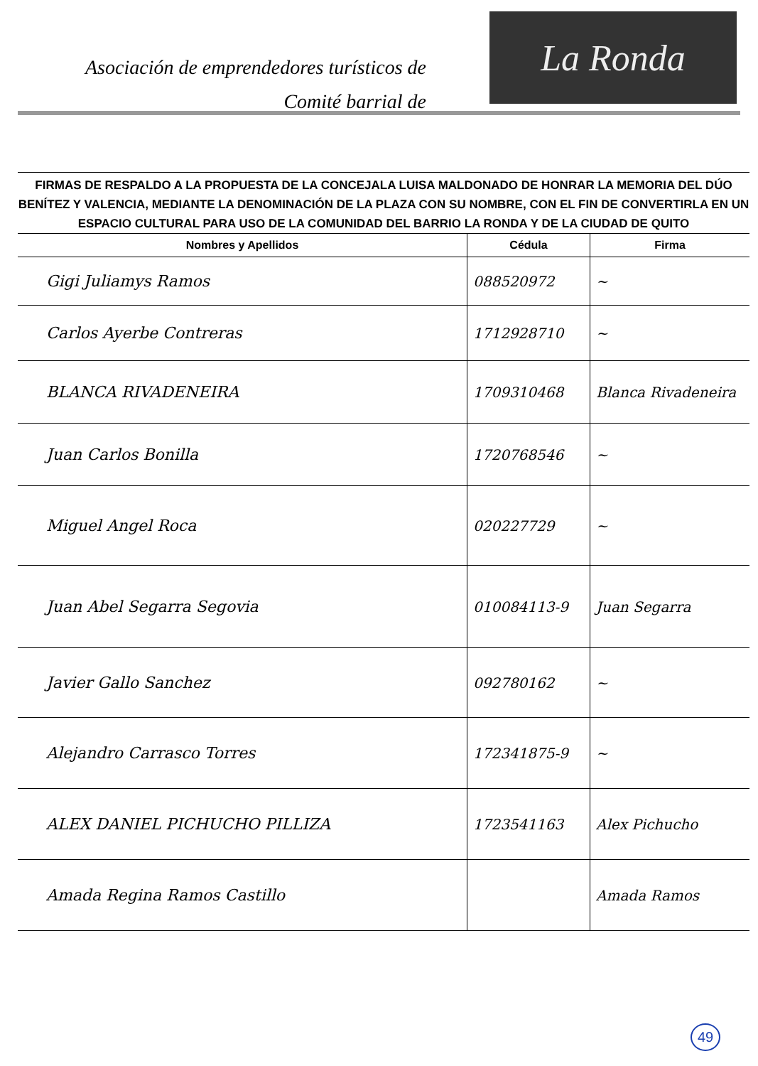Asociación de emprendedores turísticos de
Comité barrial de
La Ronda
FIRMAS DE RESPALDO A LA PROPUESTA DE LA CONCEJALA LUISA MALDONADO DE HONRAR LA MEMORIA DEL DÚO BENÍTEZ Y VALENCIA, MEDIANTE LA DENOMINACIÓN DE LA PLAZA CON SU NOMBRE, CON EL FIN DE CONVERTIRLA EN UN ESPACIO CULTURAL PARA USO DE LA COMUNIDAD DEL BARRIO LA RONDA Y DE LA CIUDAD DE QUITO
| Nombres y Apellidos | Cédula | Firma |
| --- | --- | --- |
| Gigi Juliamys Ramos | 088520972 | ~ |
| Carlos Ayerbe Contreras | 1712928710 | ~ |
| BLANCA RIVADENEIRA | 1709310468 | Blanca Rivadeneira |
| Juan Carlos Bonilla | 1720768546 | ~ |
| Miguel Angel Roca | 020227729 | ~ |
| Juan Abel Segarra Segovia | 010084113-9 | Juan Segarra |
| Javier Gallo Sanchez | 092780162 | ~ |
| Alejandro Carrasco Torres | 172341875-9 | ~ |
| ALEX DANIEL PICHUCHO PILLIZA | 1723541163 | Alex Pichucho |
| Amada Regina Ramos Castillo | | Amada Ramos |
49